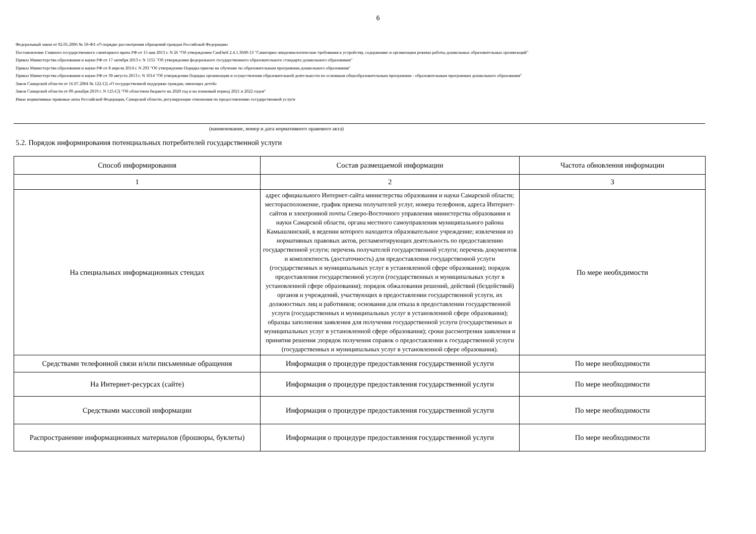6
Федеральный закон от 02.05.2006 № 59-ФЗ «О порядке рассмотрения обращений граждан Российской Федерации»
Постановление Главного государственного санитарного врача РФ от 15 мая 2013 г. N 26 "Об утверждении СанПиН 2.4.1.3049-13 "Санитарно-эпидемиологические требования к устройству, содержанию и организации режима работы дошкольных образовательных организаций"
Приказ Министерства образования и науки РФ от 17 октября 2013 г. N 1155 "Об утверждении федерального государственного образовательного стандарта дошкольного образования"
Приказ Министерства образования и науки РФ от 8 апреля 2014 г. N 293 "Об утверждении Порядка приема на обучение по образовательным программам дошкольного образования"
Приказ Министерства образования и науки РФ от 30 августа 2013 г. N 1014 "Об утверждении Порядка организации и осуществления образовательной деятельности по основным общеобразовательным программам - образовательным программам дошкольного образования"
Закон Самарской области от 16.07.2004 № 122-ГД «О государственной поддержке граждан, имеющих детей»
Закон Самарской области от 09 декабря 2019 г. N 125-ГД "Об областном бюджете на 2020 год и на плановый период 2021 и 2022 годов"
Иные нормативные правовые акты Российской Федерации, Самарской области, регулирующие отношения по предоставлению государственной услуги
(наименование, номер и дата нормативного правового акта)
5.2. Порядок информирования потенциальных потребителей государственной услуги
| Способ информирования | Состав размещаемой информации | Частота обновления информации |
| --- | --- | --- |
| 1 | 2 | 3 |
| На специальных информационных стендах | адрес официального Интернет-сайта министерства образования и науки Самарской области; месторасположение, график приема получателей услуг, номера телефонов, адреса Интернет-сайтов и электронной почты Северо-Восточного управления министерства образования и науки Самарской области, органа местного самоуправления муниципального района Камышлинский, в ведении которого находится образовательное учреждение; извлечения из нормативных правовых актов, регламентирующих деятельность по предоставлению государственной услуги; перечень получателей государственной услуги; перечень документов и комплектность (достаточность) для предоставления государственной услуги (государственных и муниципальных услуг в установленной сфере образования); порядок предоставления государственной услуги (государственных и муниципальных услуг в установленной сфере образования); порядок обжалования решений, действий (бездействий) органов и учреждений, участвующих в предоставлении государственной услуги, их должностных лиц и работников; основания для отказа в предоставлении государственной услуги (государственных и муниципальных услуг в установленной сфере образования); образцы заполнения заявления для получения государственной услуги (государственных и муниципальных услуг в установленной сфере образования); сроки рассмотрения заявления и принятия решения ;порядок получения справок о предоставлении к государственной услуги (государственных и муниципальных услуг в установленной сфере образования). | По мере необхдимости |
| Средствами телефонной связи и/или письменные обращения | Информация о процедуре предоставления государственной услуги | По мере необходимости |
| На Интернет-ресурсах (сайте) | Информация о процедуре предоставления государственной услуги | По мере необходимости |
| Средствами массовой информации | Информация о процедуре предоставления государственной услуги | По мере необходимости |
| Распространение информационных материалов (брошюры, буклеты) | Информация о процедуре предоставления государственной услуги | По мере необходимости |